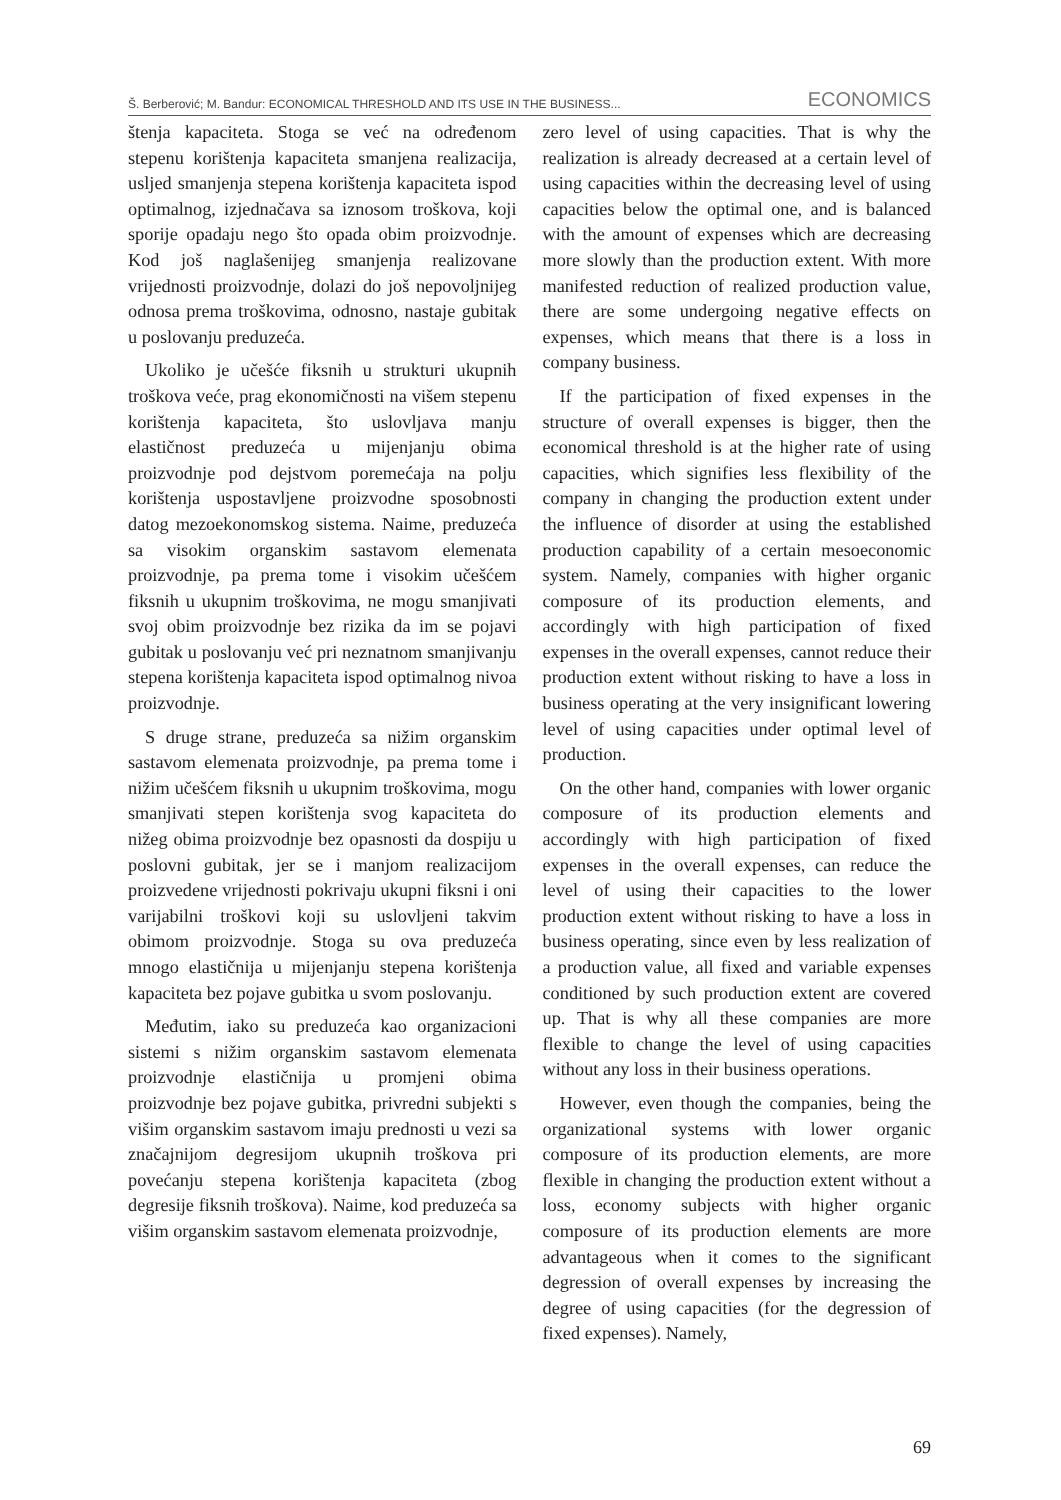Š. Berberović; M. Bandur: ECONOMICAL THRESHOLD AND ITS USE IN THE BUSINESS... ECONOMICS
štenja kapaciteta. Stoga se već na određenom stepenu korištenja kapaciteta smanjena realizacija, usljed smanjenja stepena korištenja kapaciteta ispod optimalnog, izjednačava sa iznosom troškova, koji sporije opadaju nego što opada obim proizvodnje. Kod još naglašenijeg smanjenja realizovane vrijednosti proizvodnje, dolazi do još nepovoljnijeg odnosa prema troškovima, odnosno, nastaje gubitak u poslovanju preduzeća.
Ukoliko je učešće fiksnih u strukturi ukupnih troškova veće, prag ekonomičnosti na višem stepenu korištenja kapaciteta, što uslovljava manju elastičnost preduzeća u mijenjanju obima proizvodnje pod dejstvom poremećaja na polju korištenja uspostavljene proizvodne sposobnosti datog mezoekonomskog sistema. Naime, preduzeća sa visokim organskim sastavom elemenata proizvodnje, pa prema tome i visokim učešćem fiksnih u ukupnim troškovima, ne mogu smanjivati svoj obim proizvodnje bez rizika da im se pojavi gubitak u poslovanju već pri neznatnom smanjivanju stepena korištenja kapaciteta ispod optimalnog nivoa proizvodnje.
S druge strane, preduzeća sa nižim organskim sastavom elemenata proizvodnje, pa prema tome i nižim učešćem fiksnih u ukupnim troškovima, mogu smanjivati stepen korištenja svog kapaciteta do nižeg obima proizvodnje bez opasnosti da dospiju u poslovni gubitak, jer se i manjom realizacijom proizvedene vrijednosti pokrivaju ukupni fiksni i oni varijabilni troškovi koji su uslovljeni takvim obimom proizvodnje. Stoga su ova preduzeća mnogo elastičnija u mijenjanju stepena korištenja kapaciteta bez pojave gubitka u svom poslovanju.
Međutim, iako su preduzeća kao organizacioni sistemi s nižim organskim sastavom elemenata proizvodnje elastičnija u promjeni obima proizvodnje bez pojave gubitka, privredni subjekti s višim organskim sastavom imaju prednosti u vezi sa značajnijom degresijom ukupnih troškova pri povećanju stepena korištenja kapaciteta (zbog degresije fiksnih troškova). Naime, kod preduzeća sa višim organskim sastavom elemenata proizvodnje,
zero level of using capacities. That is why the realization is already decreased at a certain level of using capacities within the decreasing level of using capacities below the optimal one, and is balanced with the amount of expenses which are decreasing more slowly than the production extent. With more manifested reduction of realized production value, there are some undergoing negative effects on expenses, which means that there is a loss in company business.
If the participation of fixed expenses in the structure of overall expenses is bigger, then the economical threshold is at the higher rate of using capacities, which signifies less flexibility of the company in changing the production extent under the influence of disorder at using the established production capability of a certain mesoeconomic system. Namely, companies with higher organic composure of its production elements, and accordingly with high participation of fixed expenses in the overall expenses, cannot reduce their production extent without risking to have a loss in business operating at the very insignificant lowering level of using capacities under optimal level of production.
On the other hand, companies with lower organic composure of its production elements and accordingly with high participation of fixed expenses in the overall expenses, can reduce the level of using their capacities to the lower production extent without risking to have a loss in business operating, since even by less realization of a production value, all fixed and variable expenses conditioned by such production extent are covered up. That is why all these companies are more flexible to change the level of using capacities without any loss in their business operations.
However, even though the companies, being the organizational systems with lower organic composure of its production elements, are more flexible in changing the production extent without a loss, economy subjects with higher organic composure of its production elements are more advantageous when it comes to the significant degression of overall expenses by increasing the degree of using capacities (for the degression of fixed expenses). Namely,
69